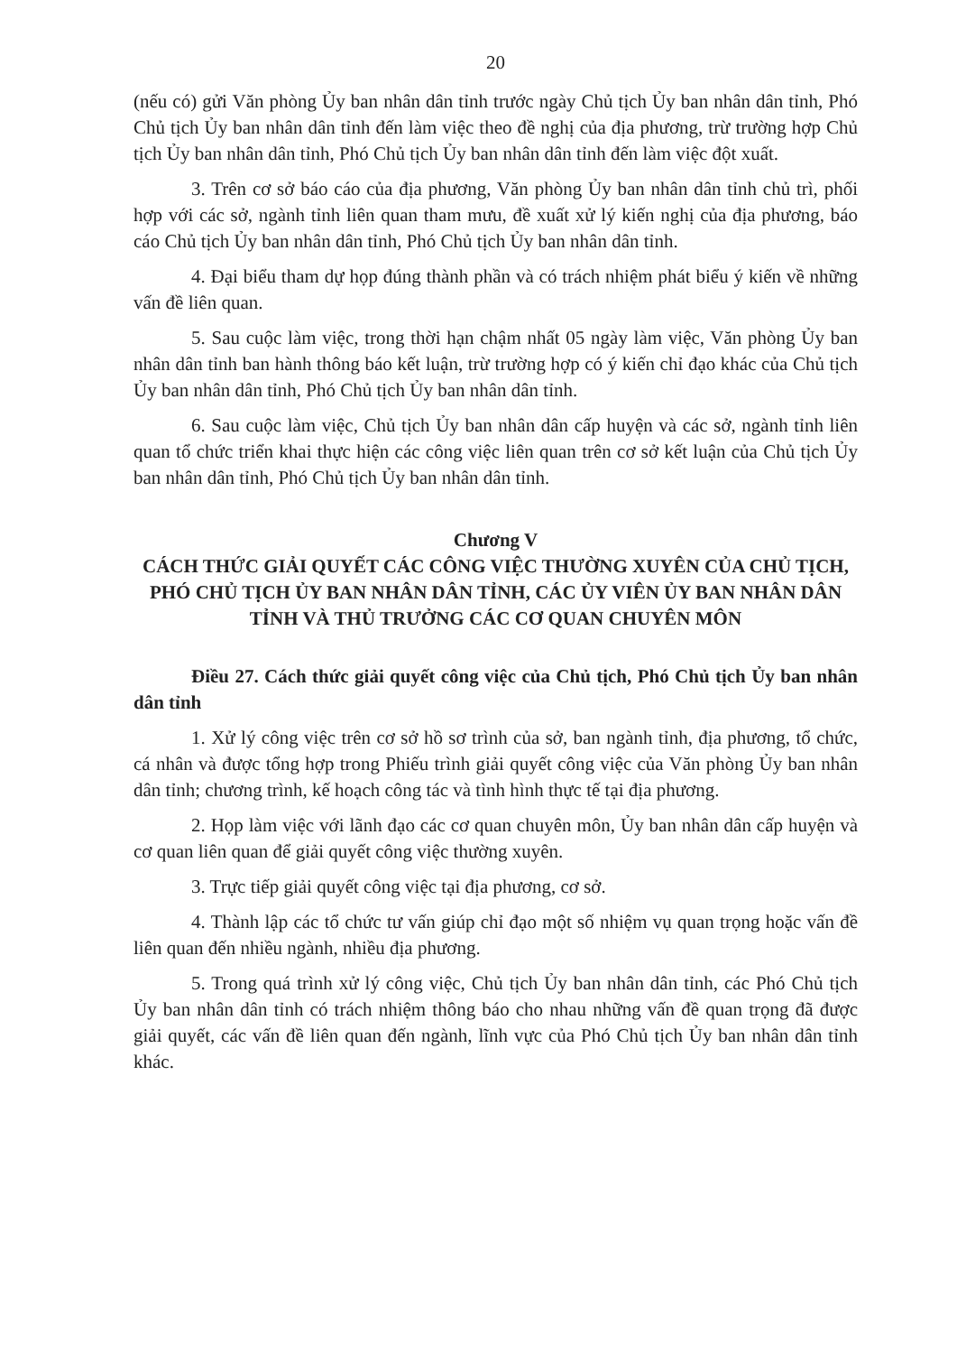20
(nếu có) gửi Văn phòng Ủy ban nhân dân tỉnh trước ngày Chủ tịch Ủy ban nhân dân tỉnh, Phó Chủ tịch Ủy ban nhân dân tỉnh đến làm việc theo đề nghị của địa phương, trừ trường hợp Chủ tịch Ủy ban nhân dân tỉnh, Phó Chủ tịch Ủy ban nhân dân tỉnh đến làm việc đột xuất.
3. Trên cơ sở báo cáo của địa phương, Văn phòng Ủy ban nhân dân tỉnh chủ trì, phối hợp với các sở, ngành tỉnh liên quan tham mưu, đề xuất xử lý kiến nghị của địa phương, báo cáo Chủ tịch Ủy ban nhân dân tỉnh, Phó Chủ tịch Ủy ban nhân dân tỉnh.
4. Đại biểu tham dự họp đúng thành phần và có trách nhiệm phát biểu ý kiến về những vấn đề liên quan.
5. Sau cuộc làm việc, trong thời hạn chậm nhất 05 ngày làm việc, Văn phòng Ủy ban nhân dân tỉnh ban hành thông báo kết luận, trừ trường hợp có ý kiến chỉ đạo khác của Chủ tịch Ủy ban nhân dân tỉnh, Phó Chủ tịch Ủy ban nhân dân tỉnh.
6. Sau cuộc làm việc, Chủ tịch Ủy ban nhân dân cấp huyện và các sở, ngành tỉnh liên quan tổ chức triển khai thực hiện các công việc liên quan trên cơ sở kết luận của Chủ tịch Ủy ban nhân dân tỉnh, Phó Chủ tịch Ủy ban nhân dân tỉnh.
Chương V
CÁCH THỨC GIẢI QUYẾT CÁC CÔNG VIỆC THƯỜNG XUYÊN CỦA CHỦ TỊCH, PHÓ CHỦ TỊCH ỦY BAN NHÂN DÂN TỈNH, CÁC ỦY VIÊN ỦY BAN NHÂN DÂN TỈNH VÀ THỦ TRƯỞNG CÁC CƠ QUAN CHUYÊN MÔN
Điều 27. Cách thức giải quyết công việc của Chủ tịch, Phó Chủ tịch Ủy ban nhân dân tỉnh
1. Xử lý công việc trên cơ sở hồ sơ trình của sở, ban ngành tỉnh, địa phương, tổ chức, cá nhân và được tổng hợp trong Phiếu trình giải quyết công việc của Văn phòng Ủy ban nhân dân tỉnh; chương trình, kế hoạch công tác và tình hình thực tế tại địa phương.
2. Họp làm việc với lãnh đạo các cơ quan chuyên môn, Ủy ban nhân dân cấp huyện và cơ quan liên quan để giải quyết công việc thường xuyên.
3. Trực tiếp giải quyết công việc tại địa phương, cơ sở.
4. Thành lập các tổ chức tư vấn giúp chỉ đạo một số nhiệm vụ quan trọng hoặc vấn đề liên quan đến nhiều ngành, nhiều địa phương.
5. Trong quá trình xử lý công việc, Chủ tịch Ủy ban nhân dân tỉnh, các Phó Chủ tịch Ủy ban nhân dân tỉnh có trách nhiệm thông báo cho nhau những vấn đề quan trọng đã được giải quyết, các vấn đề liên quan đến ngành, lĩnh vực của Phó Chủ tịch Ủy ban nhân dân tỉnh khác.